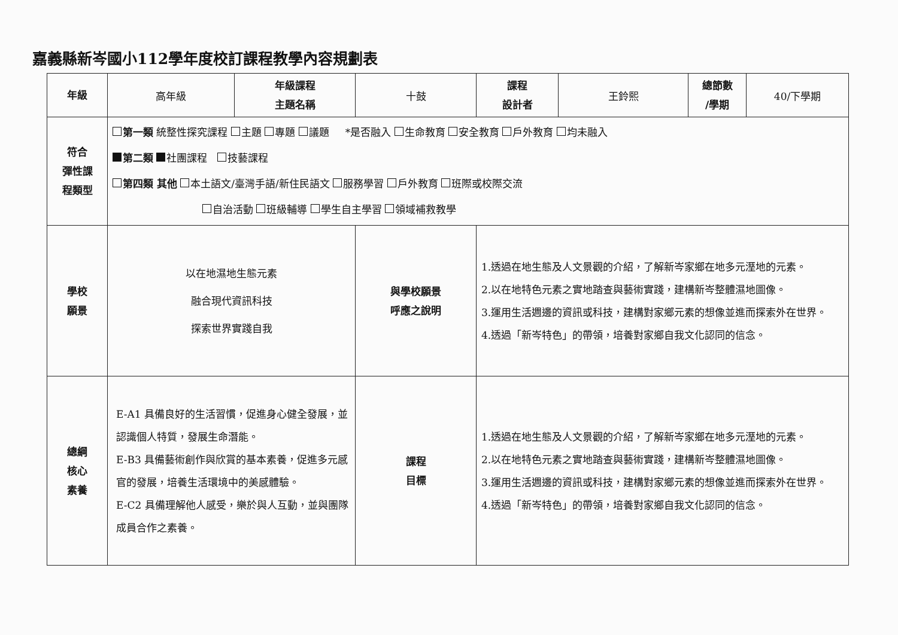嘉義縣新岑國小112學年度校訂課程教學內容規劃表
| 年級 | 高年級 | 年級課程 主題名稱 | 十鼓 | 課程 設計者 | 王鈴熙 | 總節數 /學期 | 40/下學期 |
| 符合 彈性課 程類型 | 第一類 統整性探究課程 主題 專題 議題 *是否融入 生命教育 安全教育 戶外教育 均未融入 第二類 社團課程 技藝課程 第四類 其他 本土語文/臺灣手語/新住民語文 服務學習 戶外教育 班際或校際交流 自治活動 班級輔導 學生自主學習 領域補救教學 | | | | | | |
| 學校 願景 | 以在地濕地生態元素 融合現代資訊科技 探索世界實踐自我 | | 與學校願景 呼應之說明 | 1.透過在地生態及人文景觀的介紹，了解新岑家鄉在地多元溼地的元素。 2.以在地特色元素之實地踏查與藝術實踐，建構新岑整體濕地圖像。 3.運用生活週邊的資訊或科技，建構對家鄉元素的想像並進而探索外在世界。 4.透過「新岑特色」的帶領，培養對家鄉自我文化認同的信念。 | | | |
| 總綱 核心 素養 | E-A1 具備良好的生活習慣，促進身心健全發展，並認識個人特質，發展生命潛能。 E-B3 具備藝術創作與欣賞的基本素養，促進多元感官的發展，培養生活環境中的美感體驗。 E-C2 具備理解他人感受，樂於與人互動，並與團隊成員合作之素養。 | | 課程 目標 | 1.透過在地生態及人文景觀的介紹，了解新岑家鄉在地多元溼地的元素。 2.以在地特色元素之實地踏查與藝術實踐，建構新岑整體濕地圖像。 3.運用生活週邊的資訊或科技，建構對家鄉元素的想像並進而探索外在世界。 4.透過「新岑特色」的帶領，培養對家鄉自我文化認同的信念。 | | | |